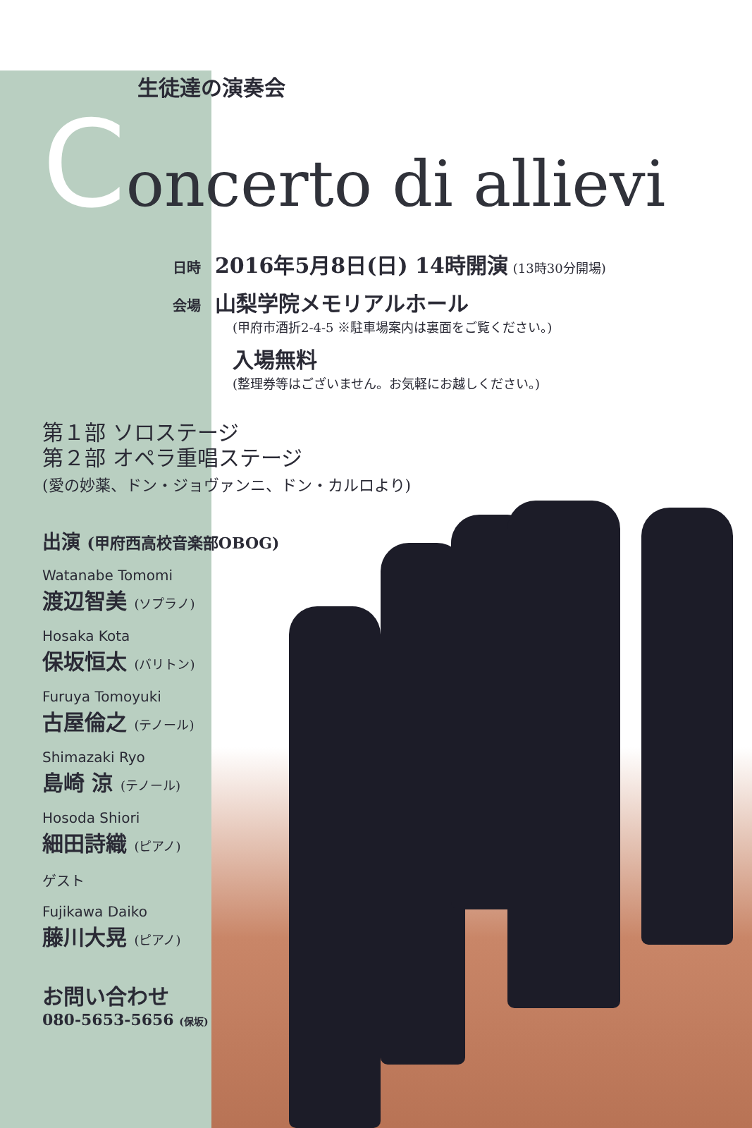生徒達の演奏会
Concerto di allievi
日時　2016年5月8日(日) 14時開演 (13時30分開場)
会場　山梨学院メモリアルホール
(甲府市酒折2-4-5 ※駐車場案内は裏面をご覧ください。)
入場無料
(整理券等はございません。お気軽にお越しください。)
第１部 ソロステージ
第２部 オペラ重唱ステージ
(愛の妙薬、ドン・ジョヴァンニ、ドン・カルロより)
出演 (甲府西高校音楽部OBOG)
Watanabe Tomomi
渡辺智美 (ソプラノ)
Hosaka Kota
保坂恒太 (バリトン)
Furuya Tomoyuki
古屋倫之 (テノール)
Shimazaki Ryo
島崎 涼 (テノール)
Hosoda Shiori
細田詩織 (ピアノ)
ゲスト
Fujikawa Daiko
藤川大晃 (ピアノ)
お問い合わせ
080-5653-5656 (保坂)